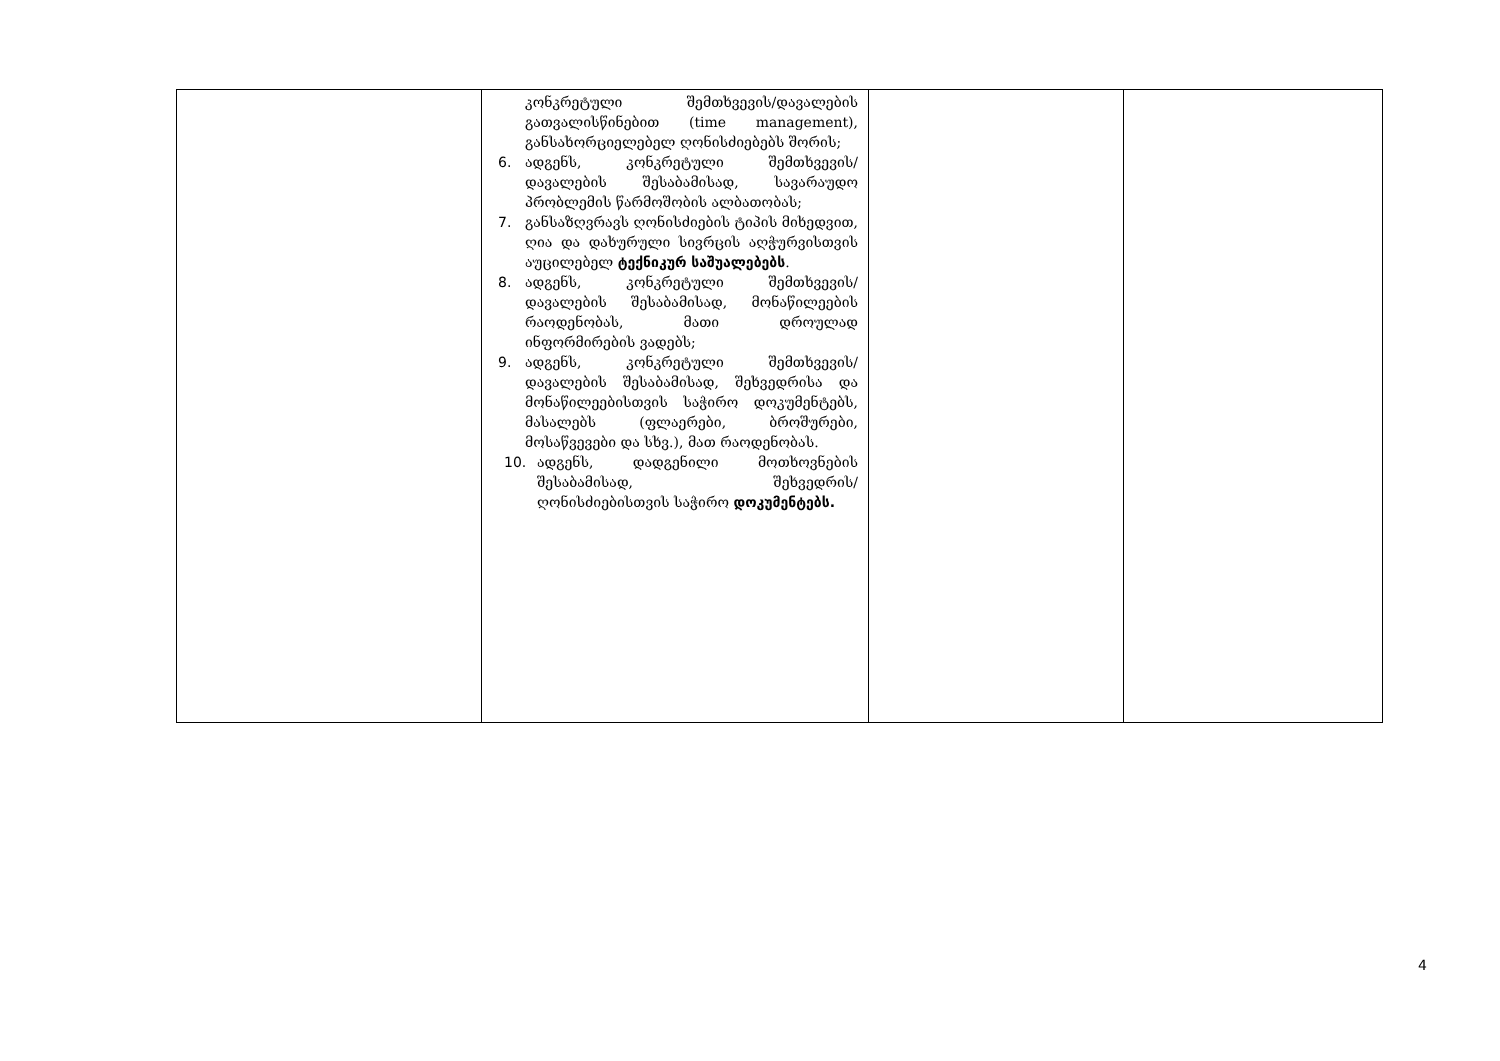| | კონკრეტული შემთხვევის/დავალების გათვალისწინებით (time management), განსახორციელებელ ღონისძიებებს შორის; 6. ადგენს, კონკრეტული შემთხვევის/დავალების შესაბამისად, სავარაუდო პრობლემის წარმოშობის ალბათობას; 7. განსაზღვრავს ღონისძიების ტიპის მიხედვით, ღია და დახურული სივრცის აღჭურვისთვის აუცილებელ ტექნიკურ საშუალებებს . 8. ადგენს, კონკრეტული შემთხვევის/დავალების შესაბამისად, მონაწილეების რაოდენობას, მათი დროულად ინფორმირების ვადებს; 9. ადგენს, კონკრეტული შემთხვევის/დავალების შესაბამისად, შეხვედრისა და მონაწილეებისთვის საჭირო დოკუმენტებს, მასალებს (ფლაერები, ბროშურები, მოსაწვევები და სხვ.), მათ რაოდენობას. 10. ადგენს, დადგენილი მოთხოვნების შესაბამისად, შეხვედრის/ ღონისძიებისთვის საჭირო დოკუმენტებს. | | |
4